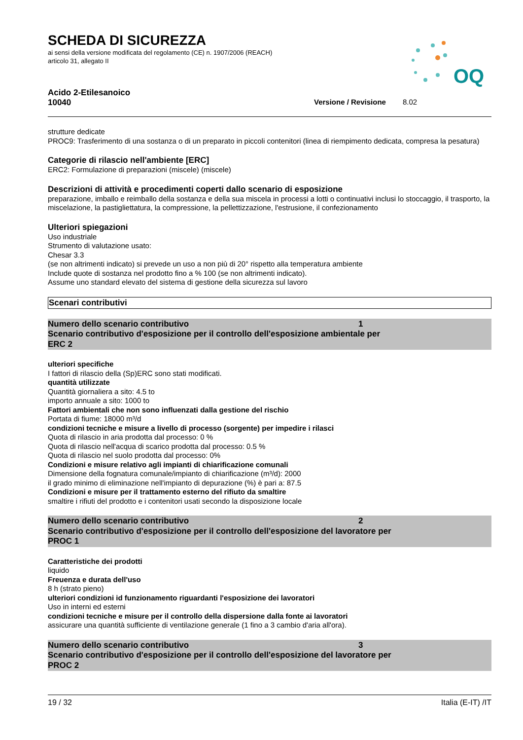SCHEDA DI SICUREZZA
ai sensi della versione modificata del regolamento (CE) n. 1907/2006 (REACH)
articolo 31, allegato II
OQ
Acido 2-Etilesanoico
10040 Versione / Revisione 8.02
strutture dedicate
PROC9: Trasferimento di una sostanza o di un preparato in piccoli contenitori (linea di riempimento dedicata, compresa la pesatura)
Categorie di rilascio nell'ambiente [ERC]
ERC2: Formulazione di preparazioni (miscele) (miscele)
Descrizioni di attività e procedimenti coperti dallo scenario di esposizione
preparazione, imballo e reimballo della sostanza e della sua miscela in processi a lotti o continuativi inclusi lo stoccaggio, il trasporto, la miscelazione, la pastigliettatura, la compressione, la pellettizzazione, l'estrusione, il confezionamento
Ulteriori spiegazioni
Uso industriale
Strumento di valutazione usato:
Chesar 3.3
(se non altrimenti indicato) si prevede un uso a non più di 20° rispetto alla temperatura ambiente
Include quote di sostanza nel prodotto fino a % 100 (se non altrimenti indicato).
Assume uno standard elevato del sistema di gestione della sicurezza sul lavoro
Scenari contributivi
Numero dello scenario contributivo 1
Scenario contributivo d'esposizione per il controllo dell'esposizione ambientale per
ERC 2
ulteriori specifiche
I fattori di rilascio della (Sp)ERC sono stati modificati.
quantità utilizzate
Quantità giornaliera a sito: 4.5 to
importo annuale a sito: 1000 to
Fattori ambientali che non sono influenzati dalla gestione del rischio
Portata di fiume: 18000 m³/d
condizioni tecniche e misure a livello di processo (sorgente) per impedire i rilasci
Quota di rilascio in aria prodotta dal processo: 0 %
Quota di rilascio nell'acqua di scarico prodotta dal processo: 0.5 %
Quota di rilascio nel suolo prodotta dal processo: 0%
Condizioni e misure relativo agli impianti di chiarificazione comunali
Dimensione della fognatura comunale/impianto di chiarificazione (m³/d): 2000
il grado minimo di eliminazione nell'impianto di depurazione (%) è pari a: 87.5
Condizioni e misure per il trattamento esterno del rifiuto da smaltire
smaltire i rifiuti del prodotto e i contenitori usati secondo la disposizione locale
Numero dello scenario contributivo 2
Scenario contributivo d'esposizione per il controllo dell'esposizione del lavoratore per
PROC 1
Caratteristiche dei prodotti
liquido
Freuenza e durata dell'uso
8 h (strato pieno)
ulteriori condizioni id funzionamento riguardanti l'esposizione dei lavoratori
Uso in interni ed esterni
condizioni tecniche e misure per il controllo della dispersione dalla fonte ai lavoratori
assicurare una quantità sufficiente di ventilazione generale (1 fino a 3 cambio d'aria all'ora).
Numero dello scenario contributivo 3
Scenario contributivo d'esposizione per il controllo dell'esposizione del lavoratore per
PROC 2
19 / 32 Italia (E-IT) /IT